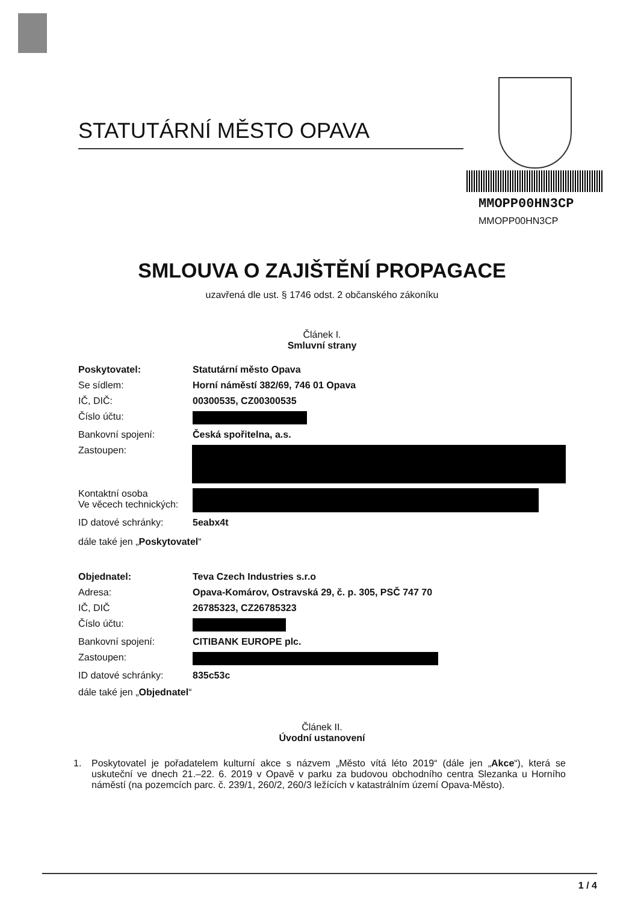STATUTÁRNÍ MĚSTO OPAVA
MMOPP00HN3CP
MMOPP00HN3CP
SMLOUVA O ZAJIŠTĚNÍ PROPAGACE
uzavřená dle ust. § 1746 odst. 2 občanského zákoníku
Článek I.
Smluvní strany
Poskytovatel: Statutární město Opava
Se sídlem: Horní náměstí 382/69, 746 01 Opava
IČ, DIČ: 00300535, CZ00300535
Číslo účtu:
Bankovní spojení: Česká spořitelna, a.s.
Zastoupen:
Kontaktní osoba
Ve věcech technických:
ID datové schránky: 5eabx4t
dále také jen „Poskytovatel“
Objednatel: Teva Czech Industries s.r.o
Adresa: Opava-Komárov, Ostravská 29, č. p. 305, PSČ 747 70
IČ, DIČ 26785323, CZ26785323
Číslo účtu:
Bankovní spojení: CITIBANK EUROPE plc.
Zastoupen:
ID datové schránky: 835c53c
dále také jen „Objednatel“
Článek II.
Úvodní ustanovení
1. Poskytovatel je pořadatelem kulturní akce s názvem „Město vítá léto 2019“ (dále jen „Akce“), která se uskuteční ve dnech 21.–22. 6. 2019 v Opavě v parku za budovou obchodního centra Slezanka u Horního náměstí (na pozemcích parc. č. 239/1, 260/2, 260/3 ležících v katastrálním území Opava-Město).
1 / 4